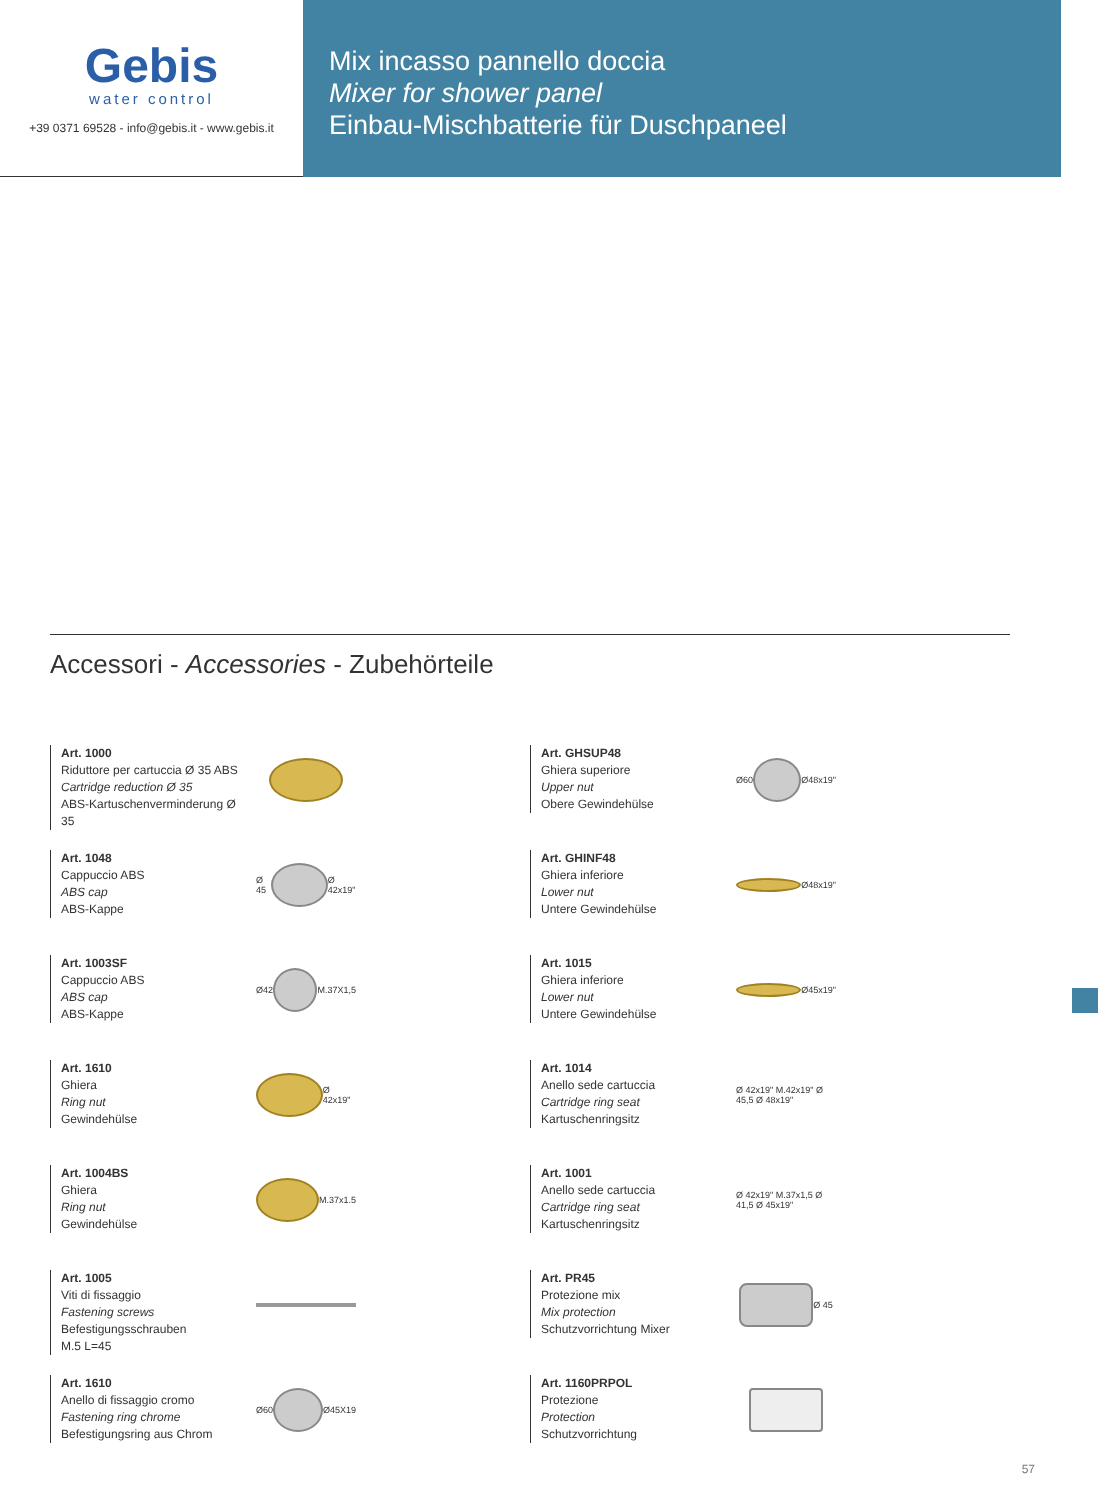Gebis
water control
+39 0371 69528 - info@gebis.it - www.gebis.it
Mix incasso pannello doccia
Mixer for shower panel
Einbau-Mischbatterie für Duschpaneel
Accessori - Accessories - Zubehörteile
Art. 1000
Riduttore per cartuccia Ø 35 ABS
Cartridge reduction Ø 35
ABS-Kartuschenverminderung Ø 35
Art. 1048
Cappuccio ABS
ABS cap
ABS-Kappe
Ø 45
Ø 42x19"
Art. 1003SF
Cappuccio ABS
ABS cap
ABS-Kappe
Ø42
M.37X1,5
Art. 1610
Ghiera
Ring nut
Gewindehülse
Ø 42x19"
Art. 1004BS
Ghiera
Ring nut
Gewindehülse
M.37x1.5
Art. 1005
Viti di fissaggio
Fastening screws
Befestigungsschrauben
M.5 L=45
Art. 1610
Anello di fissaggio cromo
Fastening ring chrome
Befestigungsring aus Chrom
Ø60
Ø45X19
Art. GHSUP48
Ghiera superiore
Upper nut
Obere Gewindehülse
Ø60
Ø48x19"
Art. GHINF48
Ghiera inferiore
Lower nut
Untere Gewindehülse
Ø48x19"
Art. 1015
Ghiera inferiore
Lower nut
Untere Gewindehülse
Ø45x19"
Art. 1014
Anello sede cartuccia
Cartridge ring seat
Kartuschenringsitz
Ø 42x19" M.42x19" Ø 45,5 Ø 48x19"
Art. 1001
Anello sede cartuccia
Cartridge ring seat
Kartuschenringsitz
Ø 42x19" M.37x1,5 Ø 41,5 Ø 45x19"
Art. PR45
Protezione mix
Mix protection
Schutzvorrichtung Mixer
Ø 45
Art. 1160PRPOL
Protezione
Protection
Schutzvorrichtung
57